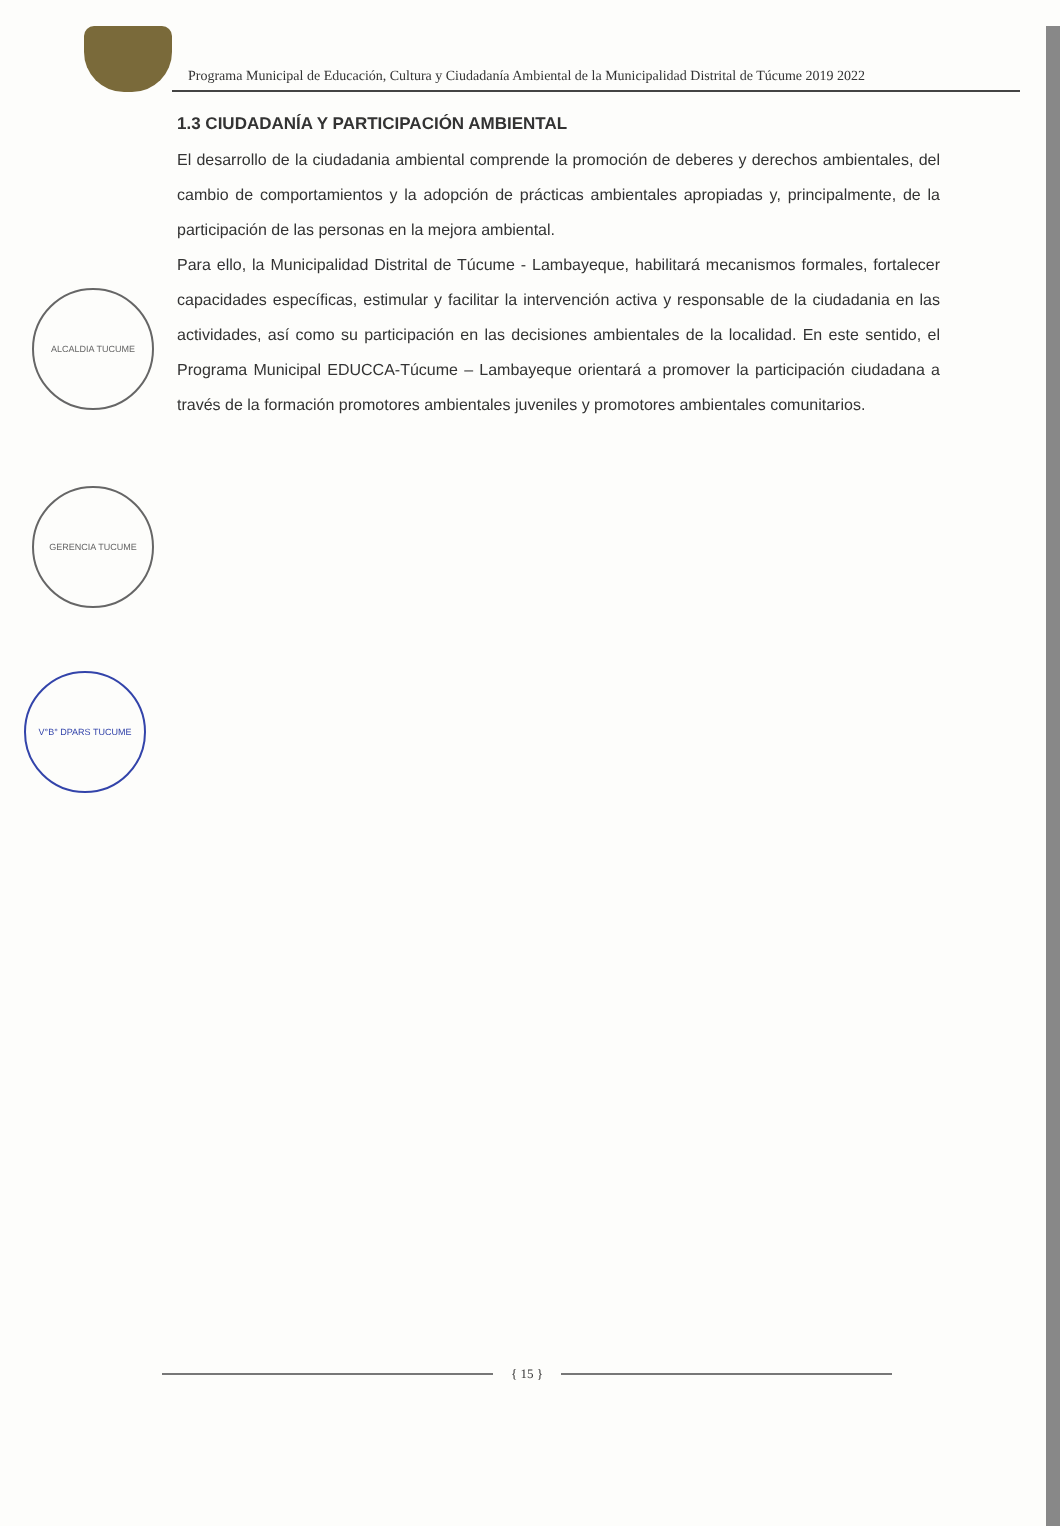Programa Municipal de Educación, Cultura y Ciudadanía Ambiental de la Municipalidad Distrital de Túcume 2019 2022
ALCALDIA TUCUME
GERENCIA TUCUME
V°B° DPARS TUCUME
1.3 CIUDADANÍA Y PARTICIPACIÓN AMBIENTAL
El desarrollo de la ciudadania ambiental comprende la promoción de deberes y derechos ambientales, del cambio de comportamientos y la adopción de prácticas ambientales apropiadas y, principalmente, de la participación de las personas en la mejora ambiental.
Para ello, la Municipalidad Distrital de Túcume - Lambayeque, habilitará mecanismos formales, fortalecer capacidades específicas, estimular y facilitar la intervención activa y responsable de la ciudadania en las actividades, así como su participación en las decisiones ambientales de la localidad. En este sentido, el Programa Municipal EDUCCA-Túcume – Lambayeque orientará a promover la participación ciudadana a través de la formación promotores ambientales juveniles y promotores ambientales comunitarios.
{ 15 }